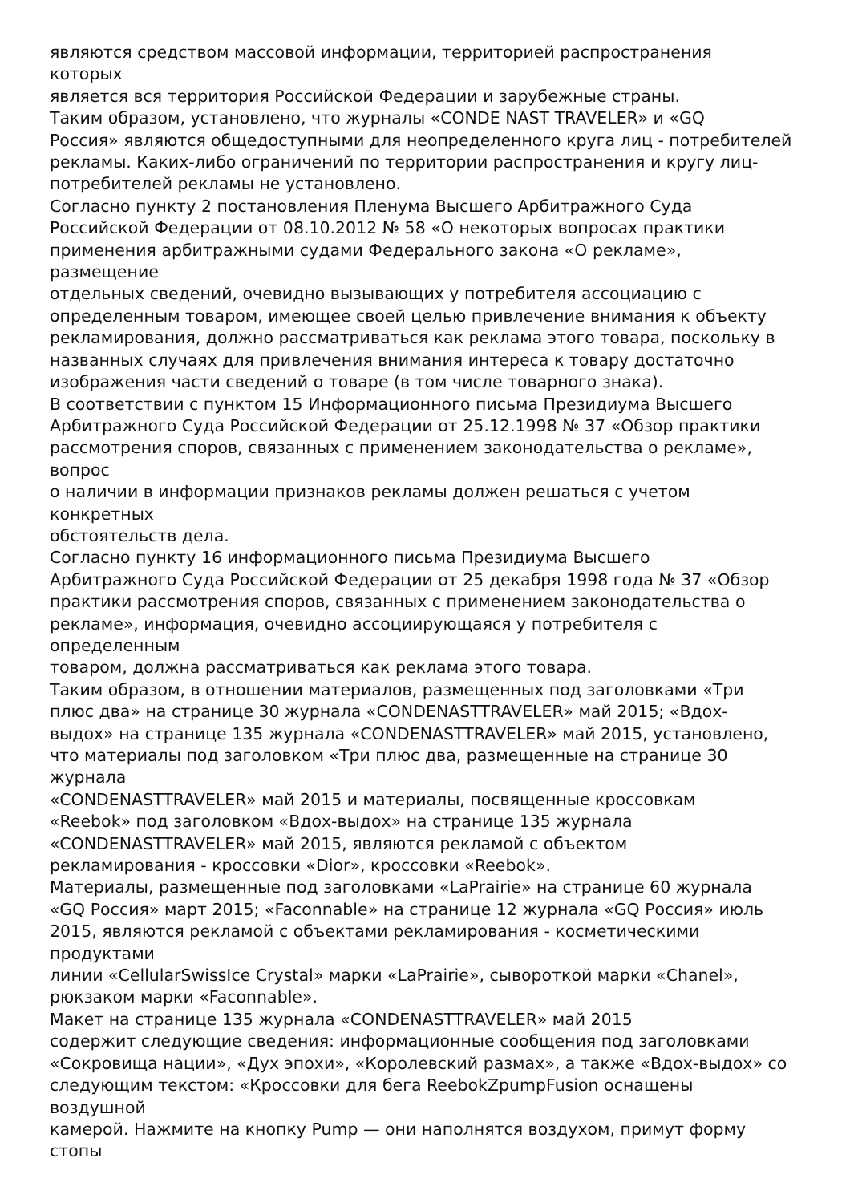являются средством массовой информации, территорией распространения
которых
является вся территория Российской Федерации и зарубежные страны.
Таким образом, установлено, что журналы «CONDE NAST TRAVELER» и «GQ
Россия» являются общедоступными для неопределенного круга лиц - потребителей
рекламы. Каких-либо ограничений по территории распространения и кругу лиц-
потребителей рекламы не установлено.
Согласно пункту 2 постановления Пленума Высшего Арбитражного Суда
Российской Федерации от 08.10.2012 № 58 «О некоторых вопросах практики
применения арбитражными судами Федерального закона «О рекламе»,
размещение
отдельных сведений, очевидно вызывающих у потребителя ассоциацию с
определенным товаром, имеющее своей целью привлечение внимания к объекту
рекламирования, должно рассматриваться как реклама этого товара, поскольку в
названных случаях для привлечения внимания интереса к товару достаточно
изображения части сведений о товаре (в том числе товарного знака).
В соответствии с пунктом 15 Информационного письма Президиума Высшего
Арбитражного Суда Российской Федерации от 25.12.1998 № 37 «Обзор практики
рассмотрения споров, связанных с применением законодательства о рекламе»,
вопрос
о наличии в информации признаков рекламы должен решаться с учетом
конкретных
обстоятельств дела.
Согласно пункту 16 информационного письма Президиума Высшего
Арбитражного Суда Российской Федерации от 25 декабря 1998 года № 37 «Обзор
практики рассмотрения споров, связанных с применением законодательства о
рекламе», информация, очевидно ассоциирующаяся у потребителя с
определенным
товаром, должна рассматриваться как реклама этого товара.
Таким образом, в отношении материалов, размещенных под заголовками «Три
плюс два» на странице 30 журнала «CONDENASTTRAVELER» май 2015; «Вдох-
выдох» на странице 135 журнала «CONDENASTTRAVELER» май 2015, установлено,
что материалы под заголовком «Три плюс два, размещенные на странице 30
журнала
«CONDENASTTRAVELER» май 2015 и материалы, посвященные кроссовкам
«Reebok» под заголовком «Вдох-выдох» на странице 135 журнала
«CONDENASTTRAVELER» май 2015, являются рекламой с объектом
рекламирования - кроссовки «Dior», кроссовки «Reebok».
Материалы, размещенные под заголовками «LaPrairie» на странице 60 журнала
«GQ Россия» март 2015; «Faconnable» на странице 12 журнала «GQ Россия» июль
2015, являются рекламой с объектами рекламирования - косметическими
продуктами
линии «CellularSwissIce Crystal» марки «LaPrairie», сывороткой марки «Chanel»,
рюкзаком марки «Faconnable».
Макет на странице 135 журнала «CONDENASTTRAVELER» май 2015
содержит следующие сведения: информационные сообщения под заголовками
«Сокровища нации», «Дух эпохи», «Королевский размах», а также «Вдох-выдох» со
следующим текстом: «Кроссовки для бега ReebokZpumpFusion оснащены
воздушной
камерой. Нажмите на кнопку Pump — они наполнятся воздухом, примут форму
стопы